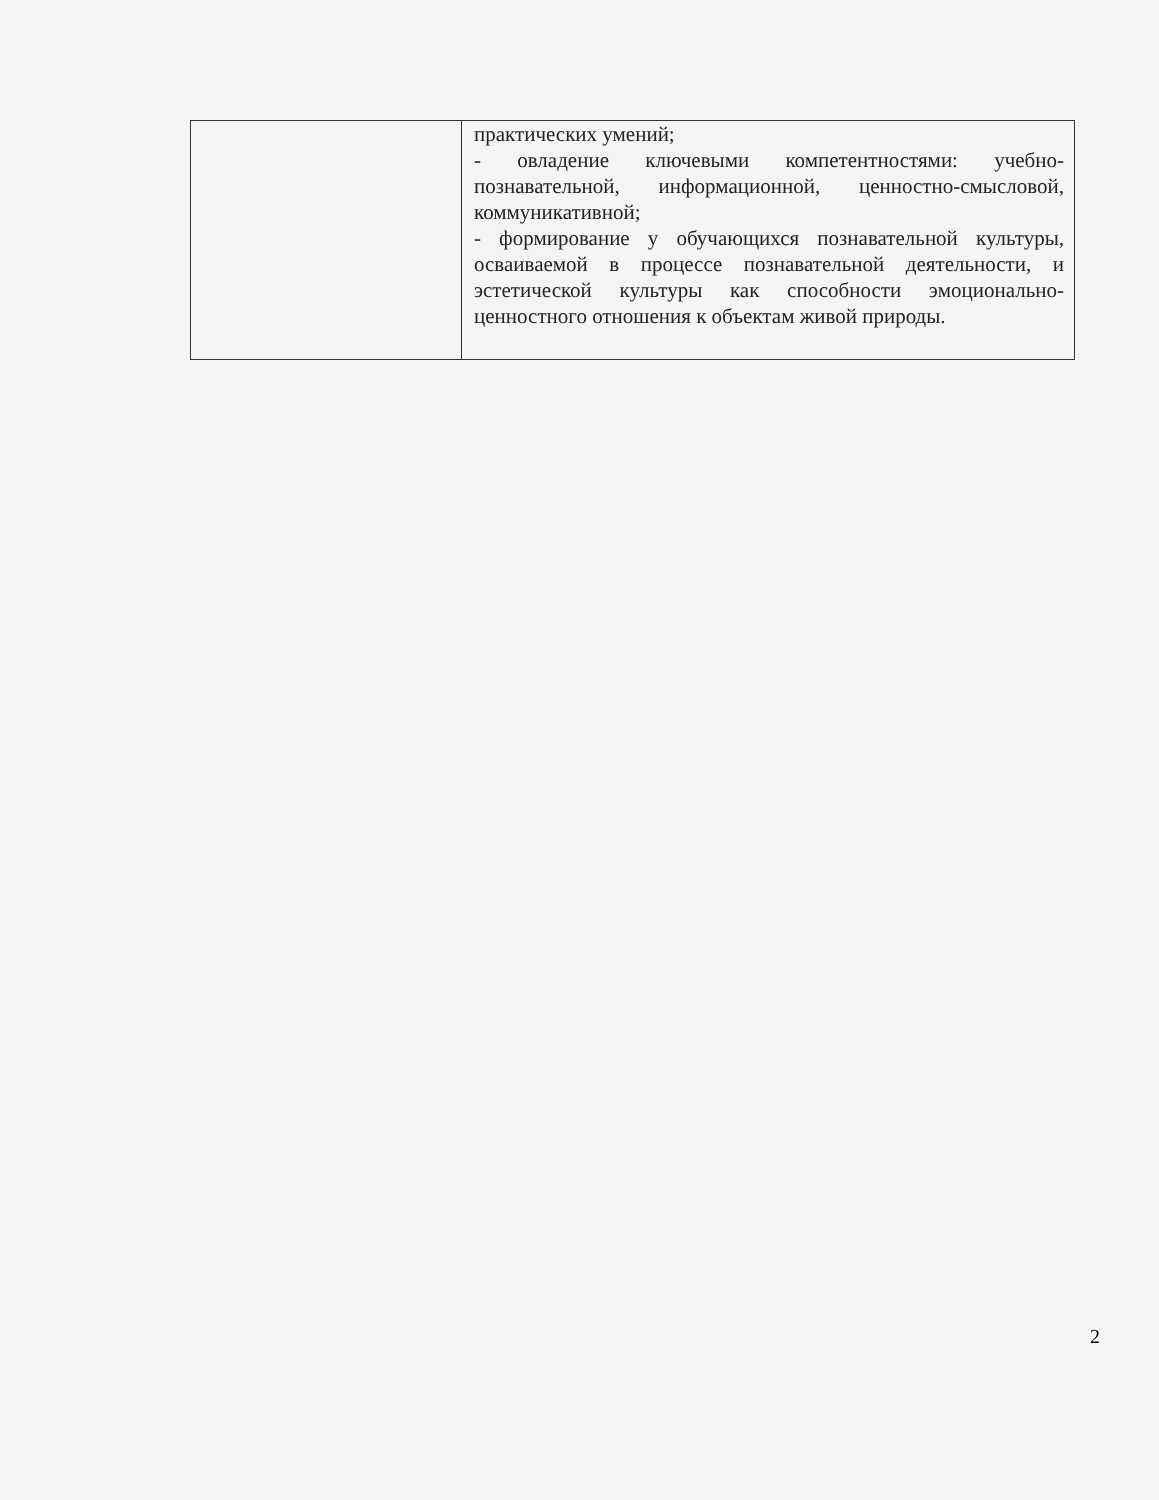| | практических умений; - овладение ключевыми компетентностями: учебно-познавательной, информационной, ценностно-смысловой, коммуникативной; - формирование у обучающихся познавательной культуры, осваиваемой в процессе познавательной деятельности, и эстетической культуры как способности эмоционально-ценностного отношения к объектам живой природы. |
2